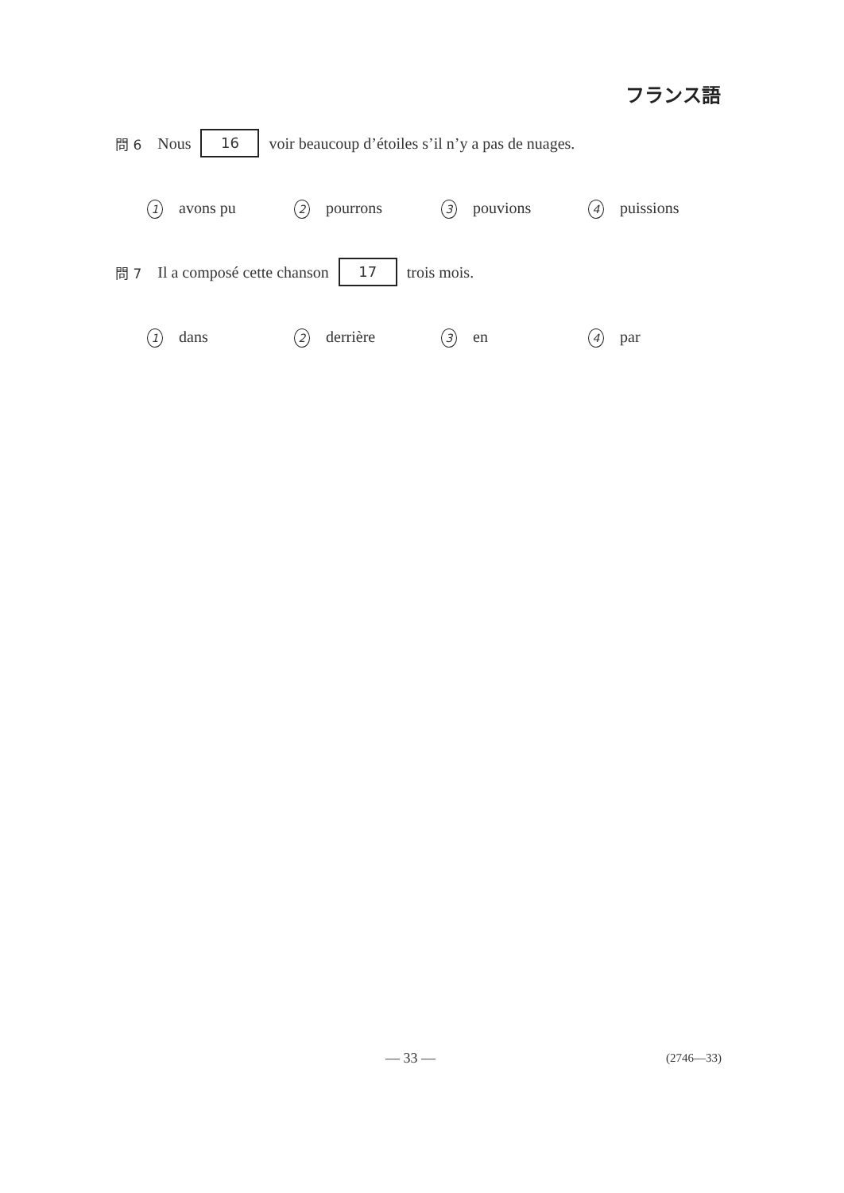フランス語
問 6 Nous 16 voir beaucoup d’étoiles s’il n’y a pas de nuages.
1 avons pu 2 pourrons 3 pouvions 4 puissions
問 7 Il a composé cette chanson 17 trois mois.
1 dans 2 derrière 3 en 4 par
— 33 — (2746—33)